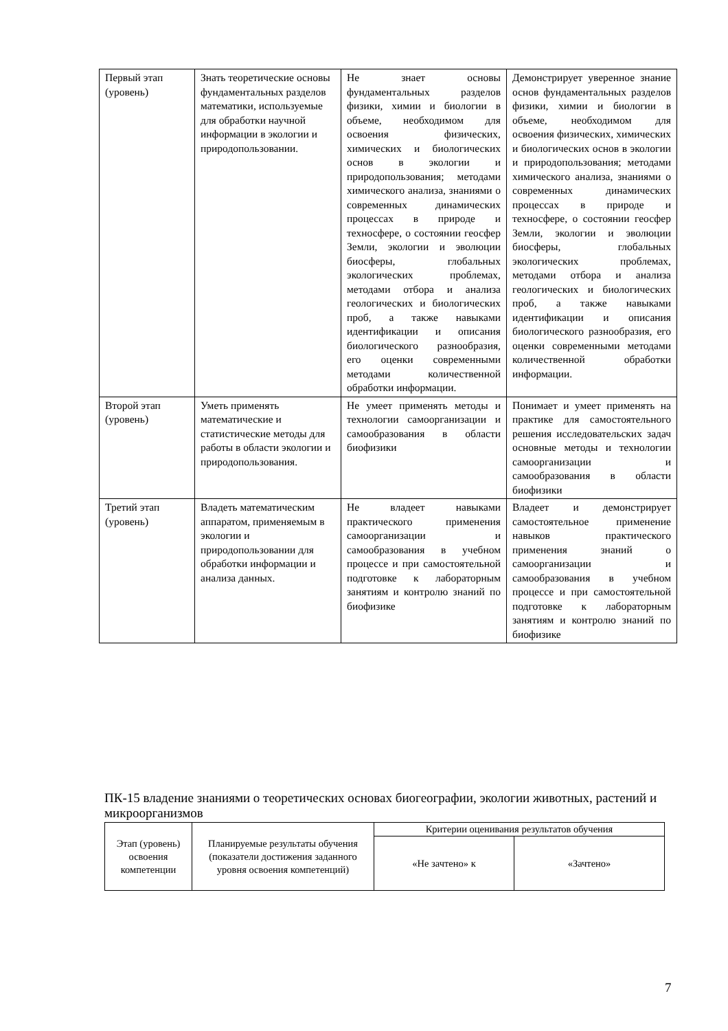| Первый этап (уровень) | Знать теоретические основы фундаментальных разделов математики, используемые для обработки научной информации в экологии и природопользовании. | Не знает основы фундаментальных разделов физики, химии и биологии в объеме, необходимом для освоения физических, химических и биологических основ в экологии и природопользования; методами химического анализа, знаниями о современных динамических процессах в природе и техносфере, о состоянии геосфер Земли, экологии и эволюции биосферы, глобальных экологических проблемах, методами отбора и анализа геологических и биологических проб, а также навыками идентификации и описания биологического разнообразия, его оценки современными методами количественной обработки информации. | Демонстрирует уверенное знание основ фундаментальных разделов физики, химии и биологии в объеме, необходимом для освоения физических, химических и биологических основ в экологии и природопользования; методами химического анализа, знаниями о современных динамических процессах в природе и техносфере, о состоянии геосфер Земли, экологии и эволюции биосферы, глобальных экологических проблемах, методами отбора и анализа геологических и биологических проб, а также навыками идентификации и описания биологического разнообразия, его оценки современными методами количественной обработки информации. |
| Второй этап (уровень) | Уметь применять математические и статистические методы для работы в области экологии и природопользования. | Не умеет применять методы и технологии самоорганизации и самообразования в области биофизики | Понимает и умеет применять на практике для самостоятельного решения исследовательских задач основные методы и технологии самоорганизации и самообразования в области биофизики |
| Третий этап (уровень) | Владеть математическим аппаратом, применяемым в экологии и природопользовании для обработки информации и анализа данных. | Не владеет навыками практического применения самоорганизации и самообразования в учебном процессе и при самостоятельной подготовке к лабораторным занятиям и контролю знаний по биофизике | Владеет и демонстрирует самостоятельное применение навыков практического применения знаний о самоорганизации и самообразования в учебном процессе и при самостоятельной подготовке к лабораторным занятиям и контролю знаний по биофизике |
ПК-15 владение знаниями о теоретических основах биогеографии, экологии животных, растений и микроорганизмов
| Этап (уровень) освоения компетенции | Планируемые результаты обучения (показатели достижения заданного уровня освоения компетенций) | Критерии оценивания результатов обучения | |
| --- | --- | --- | --- |
| | | «Не зачтено» к | «Зачтено» |
7